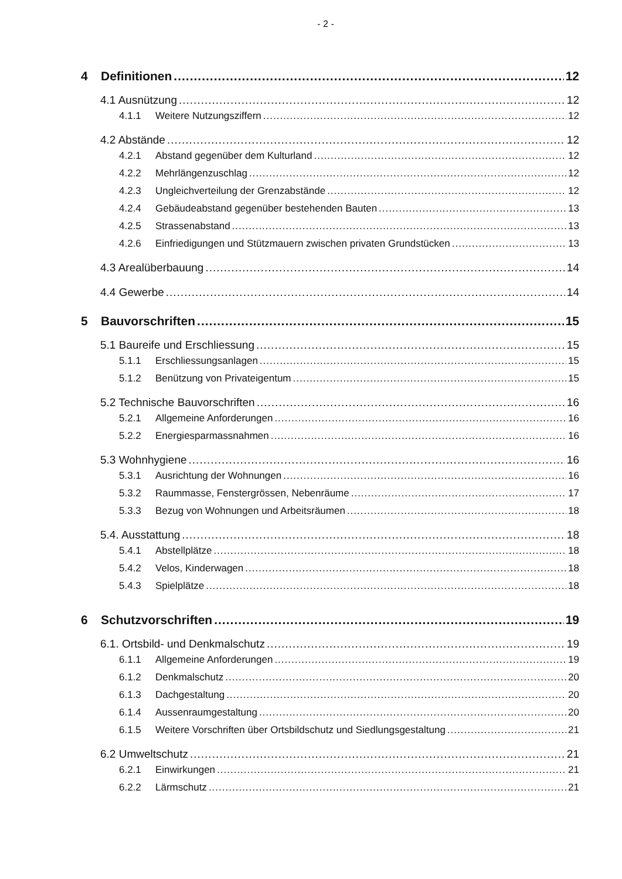- 2 -
4 Definitionen 12
4.1 Ausnützung 12
4.1.1 Weitere Nutzungsziffern 12
4.2 Abstände 12
4.2.1 Abstand gegenüber dem Kulturland 12
4.2.2 Mehrlängenzuschlag 12
4.2.3 Ungleichverteilung der Grenzabstände 12
4.2.4 Gebäudeabstand gegenüber bestehenden Bauten 13
4.2.5 Strassenabstand 13
4.2.6 Einfriedigungen und Stützmauern zwischen privaten Grundstücken 13
4.3 Arealüberbauung 14
4.4 Gewerbe 14
5 Bauvorschriften 15
5.1 Baureife und Erschliessung 15
5.1.1 Erschliessungsanlagen 15
5.1.2 Benützung von Privateigentum 15
5.2 Technische Bauvorschriften 16
5.2.1 Allgemeine Anforderungen 16
5.2.2 Energiesparmassnahmen 16
5.3 Wohnhygiene 16
5.3.1 Ausrichtung der Wohnungen 16
5.3.2 Raummasse, Fenstergrössen, Nebenräume 17
5.3.3 Bezug von Wohnungen und Arbeitsräumen 18
5.4. Ausstattung 18
5.4.1 Abstellplätze 18
5.4.2 Velos, Kinderwagen 18
5.4.3 Spielplätze 18
6 Schutzvorschriften 19
6.1. Ortsbild- und Denkmalschutz 19
6.1.1 Allgemeine Anforderungen 19
6.1.2 Denkmalschutz 20
6.1.3 Dachgestaltung 20
6.1.4 Aussenraumgestaltung 20
6.1.5 Weitere Vorschriften über Ortsbildschutz und Siedlungsgestaltung 21
6.2 Umweltschutz 21
6.2.1 Einwirkungen 21
6.2.2 Lärmschutz 21